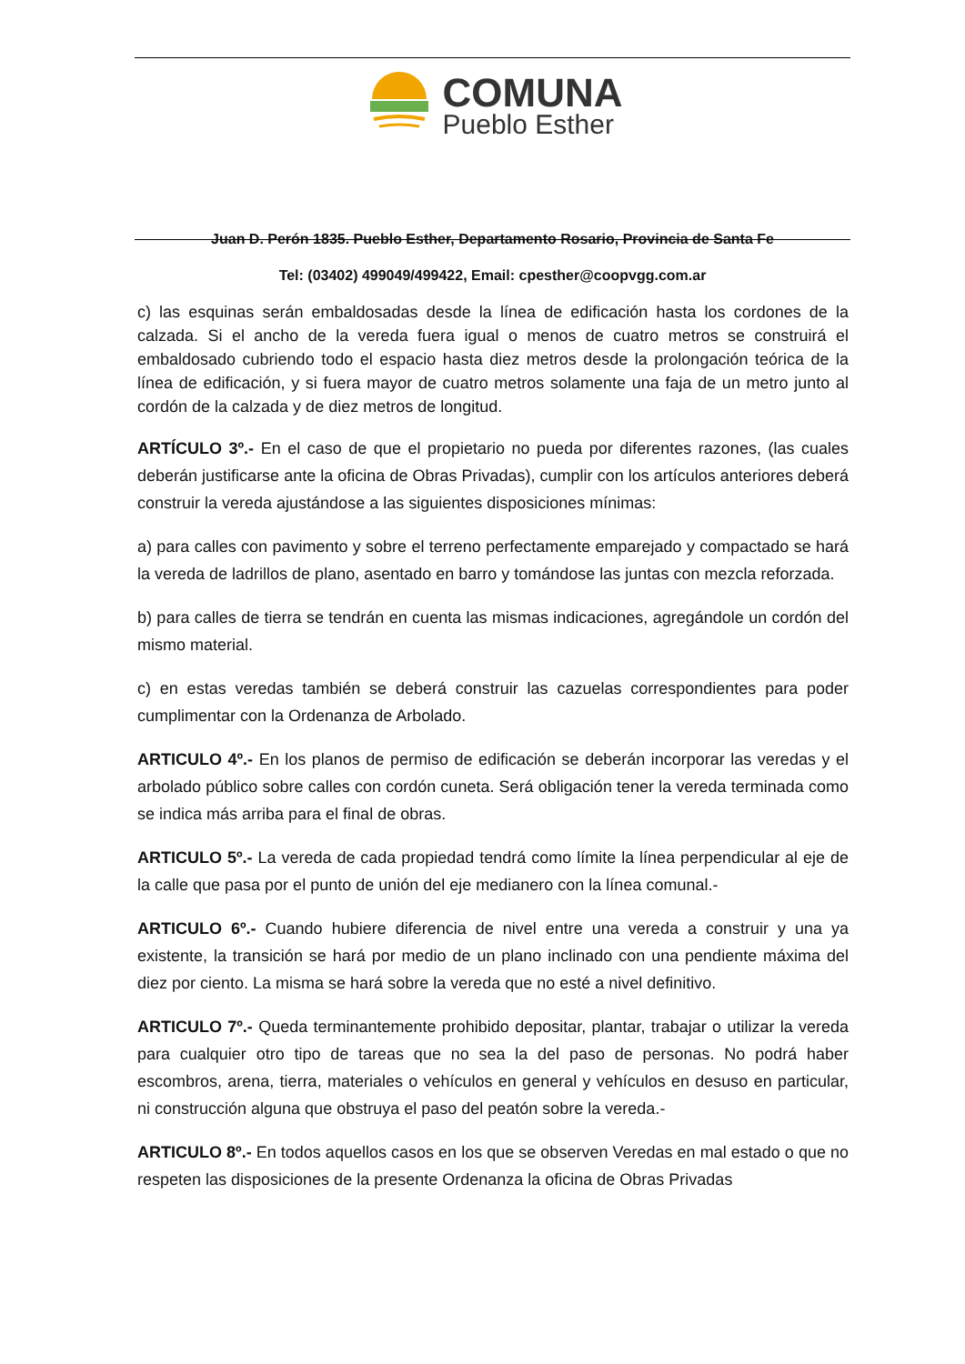COMUNA
Pueblo Esther
Juan D. Perón 1835. Pueblo Esther, Departamento Rosario, Provincia de Santa Fe
Tel: (03402) 499049/499422, Email: cpesther@coopvgg.com.ar
c) las esquinas serán embaldosadas desde la línea de edificación hasta los cordones de la calzada. Si el ancho de la vereda fuera igual o menos de cuatro metros se construirá el embaldosado cubriendo todo el espacio hasta diez metros desde la prolongación teórica de la línea de edificación, y si fuera mayor de cuatro metros solamente una faja de un metro junto al cordón de la calzada y de diez metros de longitud.
ARTÍCULO 3º.- En el caso de que el propietario no pueda por diferentes razones, (las cuales deberán justificarse ante la oficina de Obras Privadas), cumplir con los artículos anteriores deberá construir la vereda ajustándose a las siguientes disposiciones mínimas:
a) para calles con pavimento y sobre el terreno perfectamente emparejado y compactado se hará la vereda de ladrillos de plano, asentado en barro y tomándose las juntas con mezcla reforzada.
b) para calles de tierra se tendrán en cuenta las mismas indicaciones, agregándole un cordón del mismo material.
c) en estas veredas también se deberá construir las cazuelas correspondientes para poder cumplimentar con la Ordenanza de Arbolado.
ARTICULO 4º.- En los planos de permiso de edificación se deberán incorporar las veredas y el arbolado público sobre calles con cordón cuneta. Será obligación tener la vereda terminada como se indica más arriba para el final de obras.
ARTICULO 5º.- La vereda de cada propiedad tendrá como límite la línea perpendicular al eje de la calle que pasa por el punto de unión del eje medianero con la línea comunal.-
ARTICULO 6º.- Cuando hubiere diferencia de nivel entre una vereda a construir y una ya existente, la transición se hará por medio de un plano inclinado con una pendiente máxima del diez por ciento. La misma se hará sobre la vereda que no esté a nivel definitivo.
ARTICULO 7º.- Queda terminantemente prohibido depositar, plantar, trabajar o utilizar la vereda para cualquier otro tipo de tareas que no sea la del paso de personas. No podrá haber escombros, arena, tierra, materiales o vehículos en general y vehículos en desuso en particular, ni construcción alguna que obstruya el paso del peatón sobre la vereda.-
ARTICULO 8º.- En todos aquellos casos en los que se observen Veredas en mal estado o que no respeten las disposiciones de la presente Ordenanza la oficina de Obras Privadas